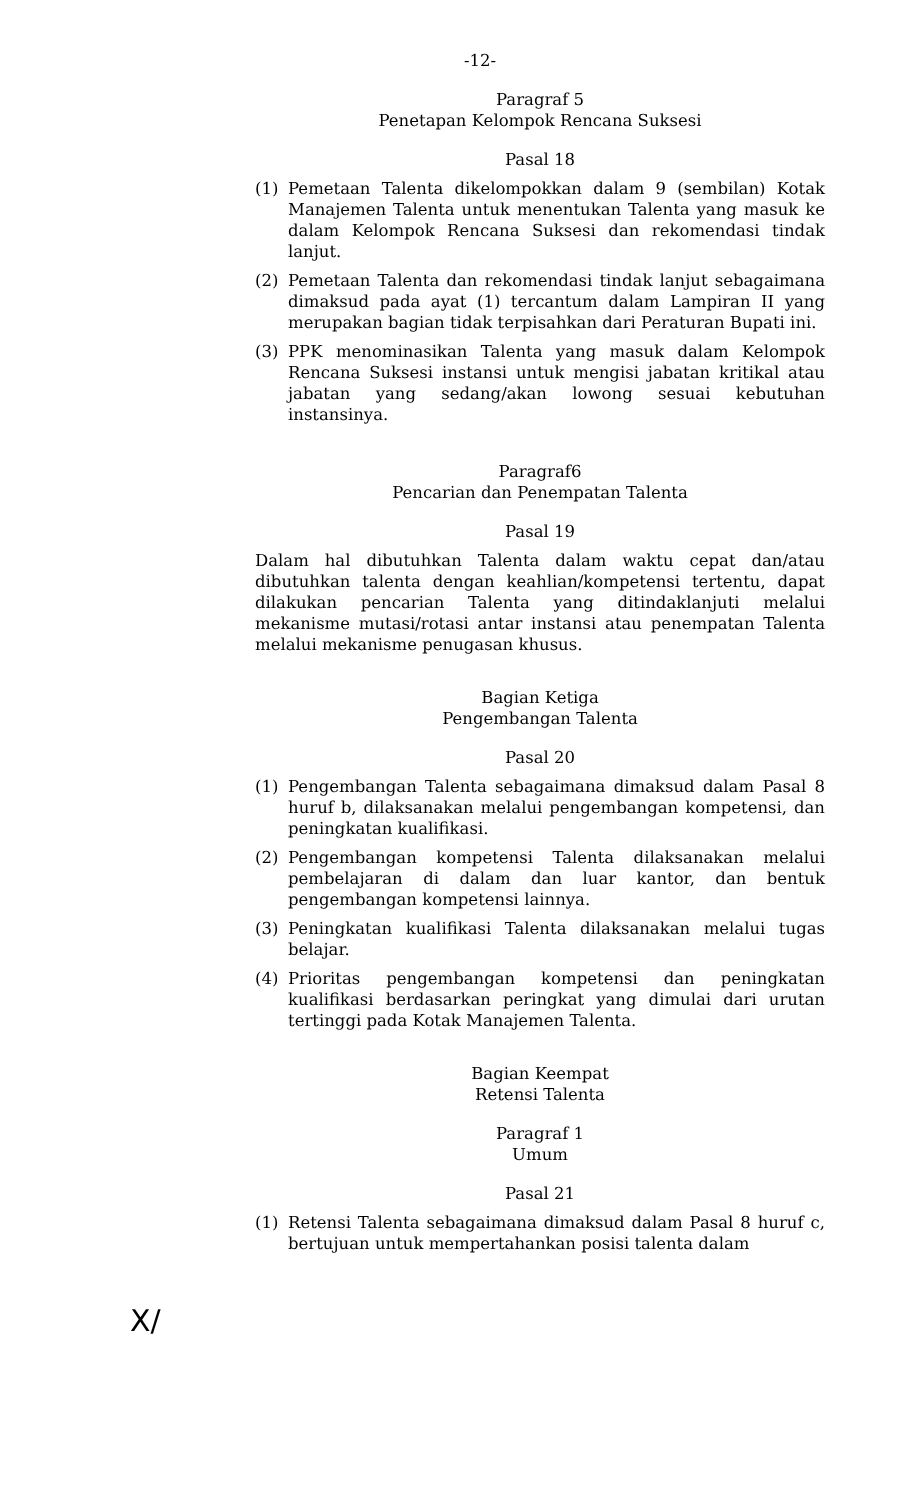-12-
Paragraf 5
Penetapan Kelompok Rencana Suksesi
Pasal 18
(1) Pemetaan Talenta dikelompokkan dalam 9 (sembilan) Kotak Manajemen Talenta untuk menentukan Talenta yang masuk ke dalam Kelompok Rencana Suksesi dan rekomendasi tindak lanjut.
(2) Pemetaan Talenta dan rekomendasi tindak lanjut sebagaimana dimaksud pada ayat (1) tercantum dalam Lampiran II yang merupakan bagian tidak terpisahkan dari Peraturan Bupati ini.
(3) PPK menominasikan Talenta yang masuk dalam Kelompok Rencana Suksesi instansi untuk mengisi jabatan kritikal atau jabatan yang sedang/akan lowong sesuai kebutuhan instansinya.
Paragraf6
Pencarian dan Penempatan Talenta
Pasal 19
Dalam hal dibutuhkan Talenta dalam waktu cepat dan/atau dibutuhkan talenta dengan keahlian/kompetensi tertentu, dapat dilakukan pencarian Talenta yang ditindaklanjuti melalui mekanisme mutasi/rotasi antar instansi atau penempatan Talenta melalui mekanisme penugasan khusus.
Bagian Ketiga
Pengembangan Talenta
Pasal 20
(1) Pengembangan Talenta sebagaimana dimaksud dalam Pasal 8 huruf b, dilaksanakan melalui pengembangan kompetensi, dan peningkatan kualifikasi.
(2) Pengembangan kompetensi Talenta dilaksanakan melalui pembelajaran di dalam dan luar kantor, dan bentuk pengembangan kompetensi lainnya.
(3) Peningkatan kualifikasi Talenta dilaksanakan melalui tugas belajar.
(4) Prioritas pengembangan kompetensi dan peningkatan kualifikasi berdasarkan peringkat yang dimulai dari urutan tertinggi pada Kotak Manajemen Talenta.
Bagian Keempat
Retensi Talenta
Paragraf 1
Umum
Pasal 21
(1) Retensi Talenta sebagaimana dimaksud dalam Pasal 8 huruf c, bertujuan untuk mempertahankan posisi talenta dalam
X/